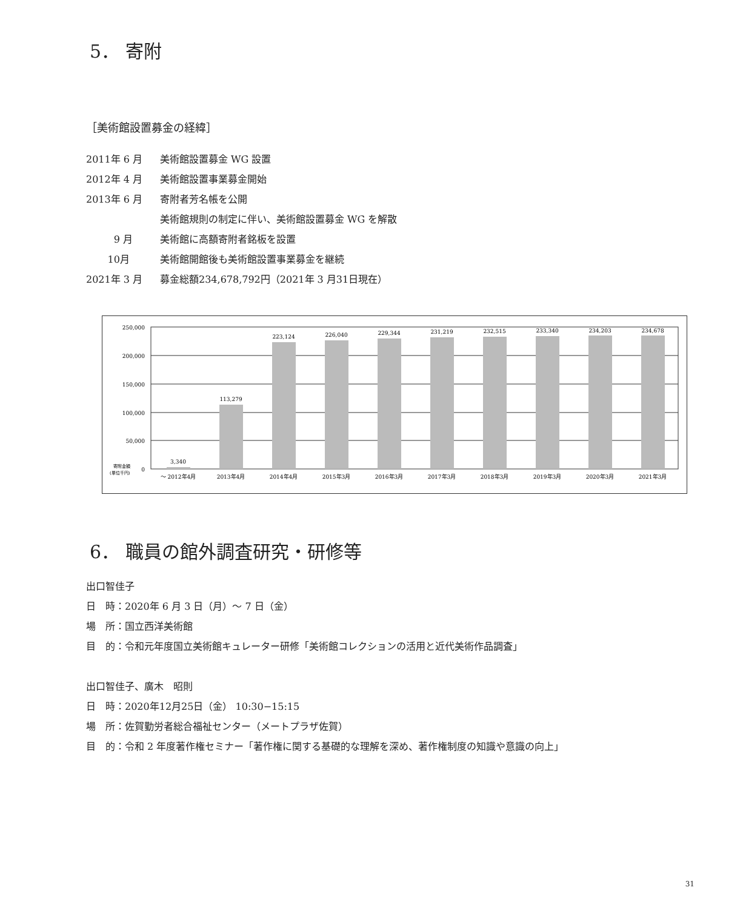5． 寄附
［美術館設置募金の経緯］
2011年 6 月 美術館設置募金 WG 設置
2012年 4 月 美術館設置事業募金開始
2013年 6 月 寄附者芳名帳を公開
美術館規則の制定に伴い、美術館設置募金 WG を解散
9 月 美術館に高額寄附者銘板を設置
10月 美術館開館後も美術館設置事業募金を継続
2021年 3 月 募金総額234,678,792円（2021年 3 月31日現在）
250,000
200,000
150,000
100,000
50,000
0
寄附金額
(単位千円)
3,340
113,279
223,124
226,040
229,344
231,219
232,515
233,340
234,203
234,678
～ 2012年4月
2013年4月
2014年4月
2015年3月
2016年3月
2017年3月
2018年3月
2019年3月
2020年3月
2021年3月
6． 職員の館外調査研究・研修等
出口智佳子
日　時：2020年 6 月 3 日（月）～ 7 日（金）
場　所：国立西洋美術館
目　的：令和元年度国立美術館キュレーター研修「美術館コレクションの活用と近代美術作品調査」
出口智佳子、廣木　昭則
日　時：2020年12月25日（金） 10:30−15:15
場　所：佐賀勤労者総合福祉センター（メートプラザ佐賀）
目　的：令和 2 年度著作権セミナー「著作権に関する基礎的な理解を深め、著作権制度の知識や意識の向上」
31